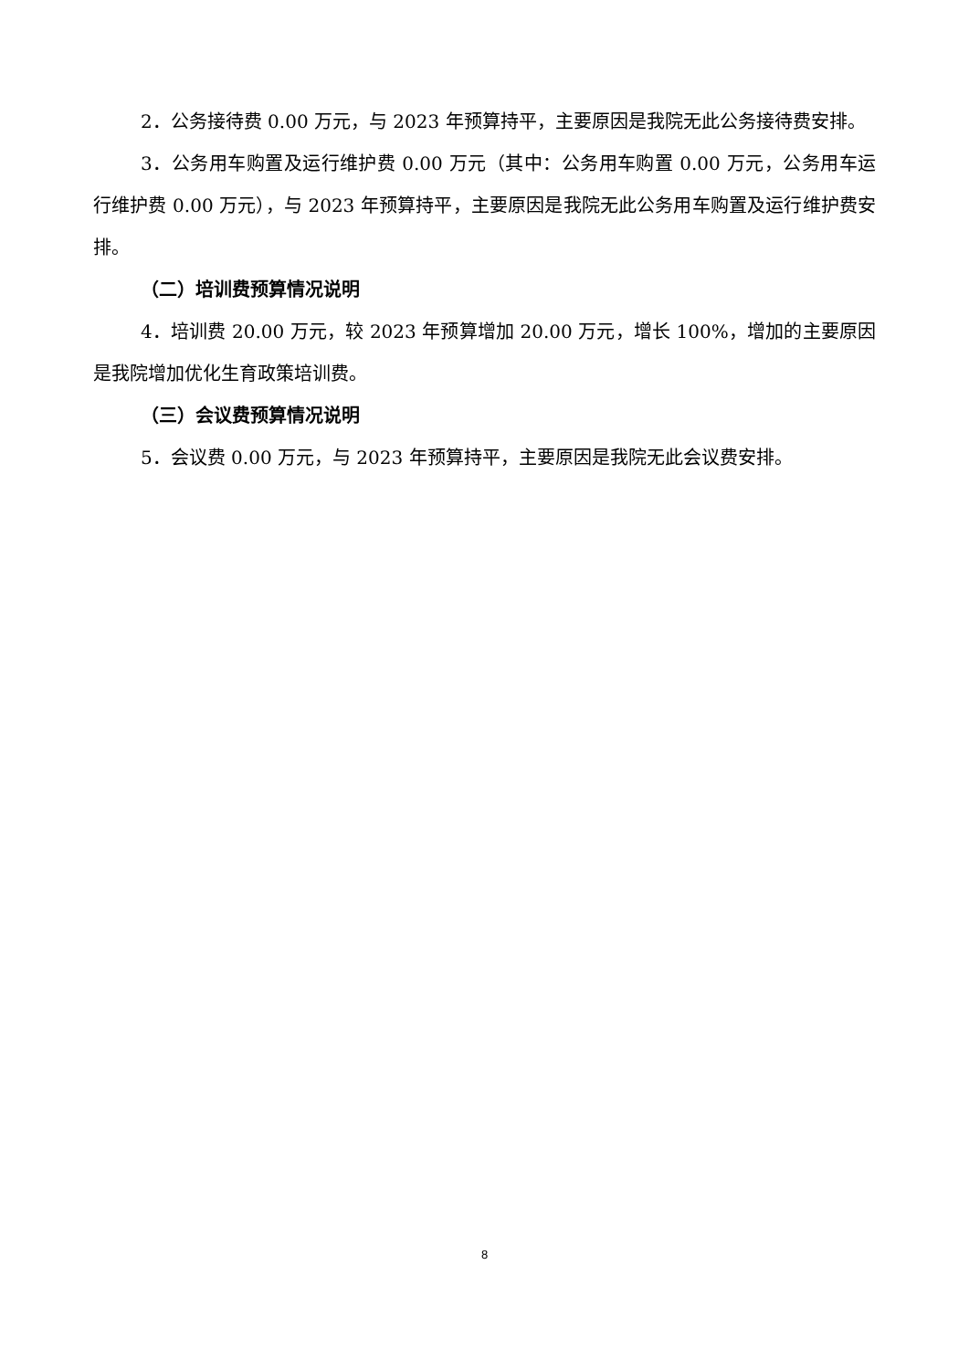2．公务接待费 0.00 万元，与 2023 年预算持平，主要原因是我院无此公务接待费安排。
3．公务用车购置及运行维护费 0.00 万元（其中：公务用车购置 0.00 万元，公务用车运行维护费 0.00 万元），与 2023 年预算持平，主要原因是我院无此公务用车购置及运行维护费安排。
（二）培训费预算情况说明
4．培训费 20.00 万元，较 2023 年预算增加 20.00 万元，增长 100%，增加的主要原因是我院增加优化生育政策培训费。
（三）会议费预算情况说明
5．会议费 0.00 万元，与 2023 年预算持平，主要原因是我院无此会议费安排。
8